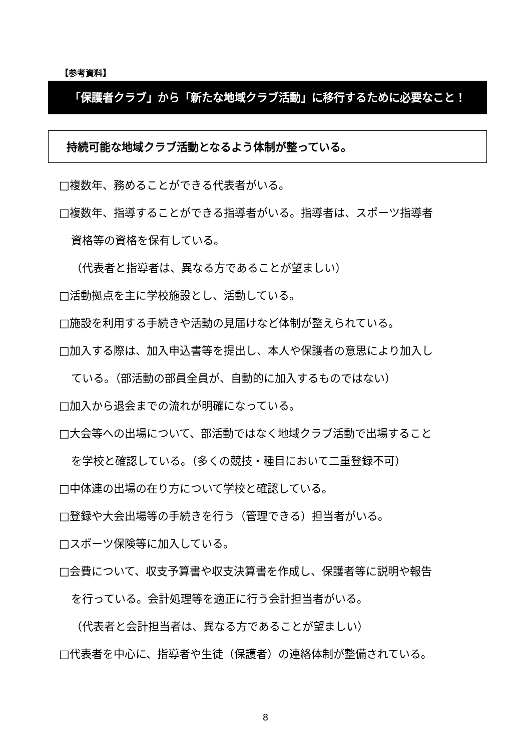【参考資料】
「保護者クラブ」から「新たな地域クラブ活動」に移行するために必要なこと！
持続可能な地域クラブ活動となるよう体制が整っている。
□複数年、務めることができる代表者がいる。
□複数年、指導することができる指導者がいる。指導者は、スポーツ指導者
資格等の資格を保有している。
（代表者と指導者は、異なる方であることが望ましい）
□活動拠点を主に学校施設とし、活動している。
□施設を利用する手続きや活動の見届けなど体制が整えられている。
□加入する際は、加入申込書等を提出し、本人や保護者の意思により加入し
ている。（部活動の部員全員が、自動的に加入するものではない）
□加入から退会までの流れが明確になっている。
□大会等への出場について、部活動ではなく地域クラブ活動で出場すること
を学校と確認している。（多くの競技・種目において二重登録不可）
□中体連の出場の在り方について学校と確認している。
□登録や大会出場等の手続きを行う（管理できる）担当者がいる。
□スポーツ保険等に加入している。
□会費について、収支予算書や収支決算書を作成し、保護者等に説明や報告
を行っている。会計処理等を適正に行う会計担当者がいる。
（代表者と会計担当者は、異なる方であることが望ましい）
□代表者を中心に、指導者や生徒（保護者）の連絡体制が整備されている。
8